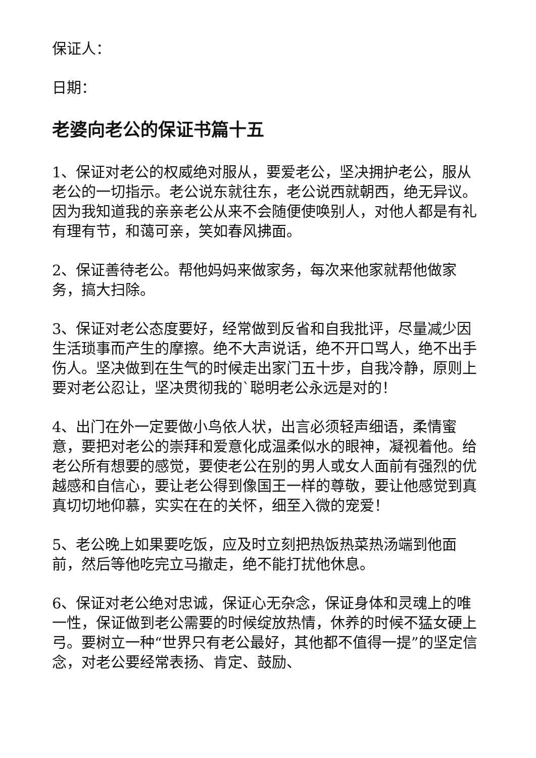保证人：
日期：
老婆向老公的保证书篇十五
1、保证对老公的权威绝对服从，要爱老公，坚决拥护老公，服从老公的一切指示。老公说东就往东，老公说西就朝西，绝无异议。因为我知道我的亲亲老公从来不会随便使唤别人，对他人都是有礼有理有节，和蔼可亲，笑如春风拂面。
2、保证善待老公。帮他妈妈来做家务，每次来他家就帮他做家务，搞大扫除。
3、保证对老公态度要好，经常做到反省和自我批评，尽量减少因生活琐事而产生的摩擦。绝不大声说话，绝不开口骂人，绝不出手伤人。坚决做到在生气的时候走出家门五十步，自我冷静，原则上要对老公忍让，坚决贯彻我的`聪明老公永远是对的！
4、出门在外一定要做小鸟依人状，出言必须轻声细语，柔情蜜意，要把对老公的崇拜和爱意化成温柔似水的眼神，凝视着他。给老公所有想要的感觉，要使老公在别的男人或女人面前有强烈的优越感和自信心，要让老公得到像国王一样的尊敬，要让他感觉到真真切切地仰慕，实实在在的关怀，细至入微的宠爱！
5、老公晚上如果要吃饭，应及时立刻把热饭热菜热汤端到他面前，然后等他吃完立马撤走，绝不能打扰他休息。
6、保证对老公绝对忠诚，保证心无杂念，保证身体和灵魂上的唯一性，保证做到老公需要的时候绽放热情，休养的时候不猛女硬上弓。要树立一种“世界只有老公最好，其他都不值得一提”的坚定信念，对老公要经常表扬、肯定、鼓励、